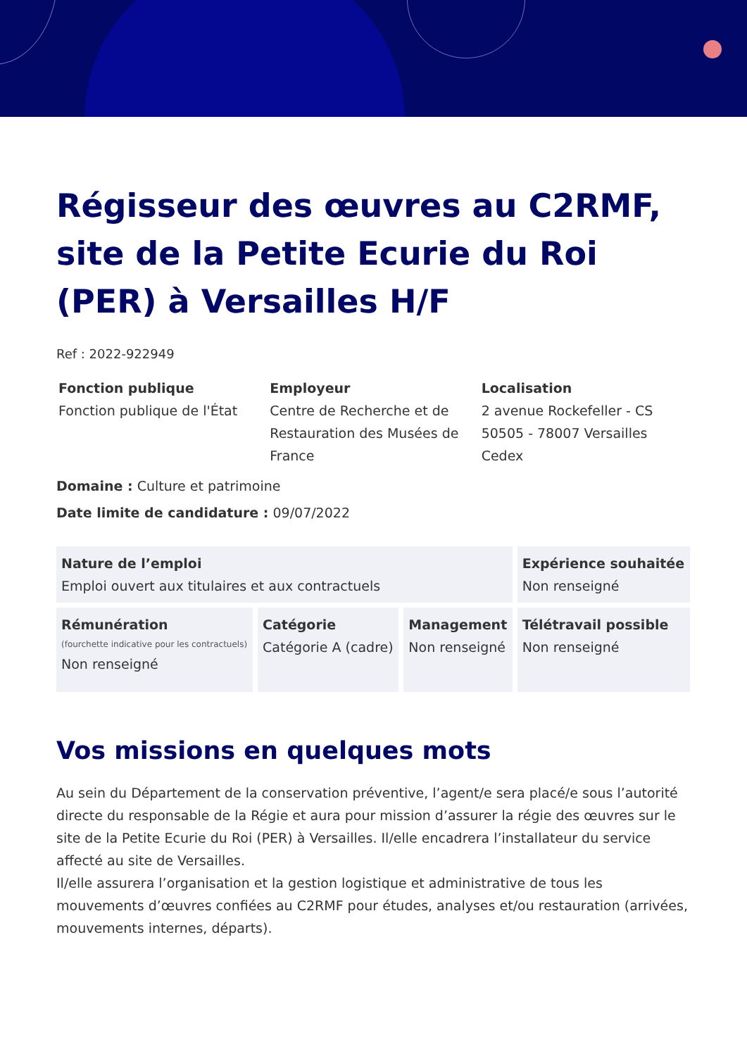Régisseur des œuvres au C2RMF, site de la Petite Ecurie du Roi (PER) à Versailles H/F
Ref : 2022-922949
Fonction publique
Fonction publique de l'État
Employeur
Centre de Recherche et de Restauration des Musées de France
Localisation
2 avenue Rockefeller - CS 50505 - 78007 Versailles Cedex
Domaine : Culture et patrimoine
Date limite de candidature : 09/07/2022
| Nature de l’emploi Emploi ouvert aux titulaires et aux contractuels | | | Expérience souhaitée Non renseigné |
| Rémunération (fourchette indicative pour les contractuels) Non renseigné | Catégorie Catégorie A (cadre) | Management Non renseigné | Télétravail possible Non renseigné |
Vos missions en quelques mots
Au sein du Département de la conservation préventive, l’agent/e sera placé/e sous l’autorité directe du responsable de la Régie et aura pour mission d’assurer la régie des œuvres sur le site de la Petite Ecurie du Roi (PER) à Versailles. Il/elle encadrera l’installateur du service affecté au site de Versailles.
Il/elle assurera l’organisation et la gestion logistique et administrative de tous les mouvements d’œuvres confiées au C2RMF pour études, analyses et/ou restauration (arrivées, mouvements internes, départs).